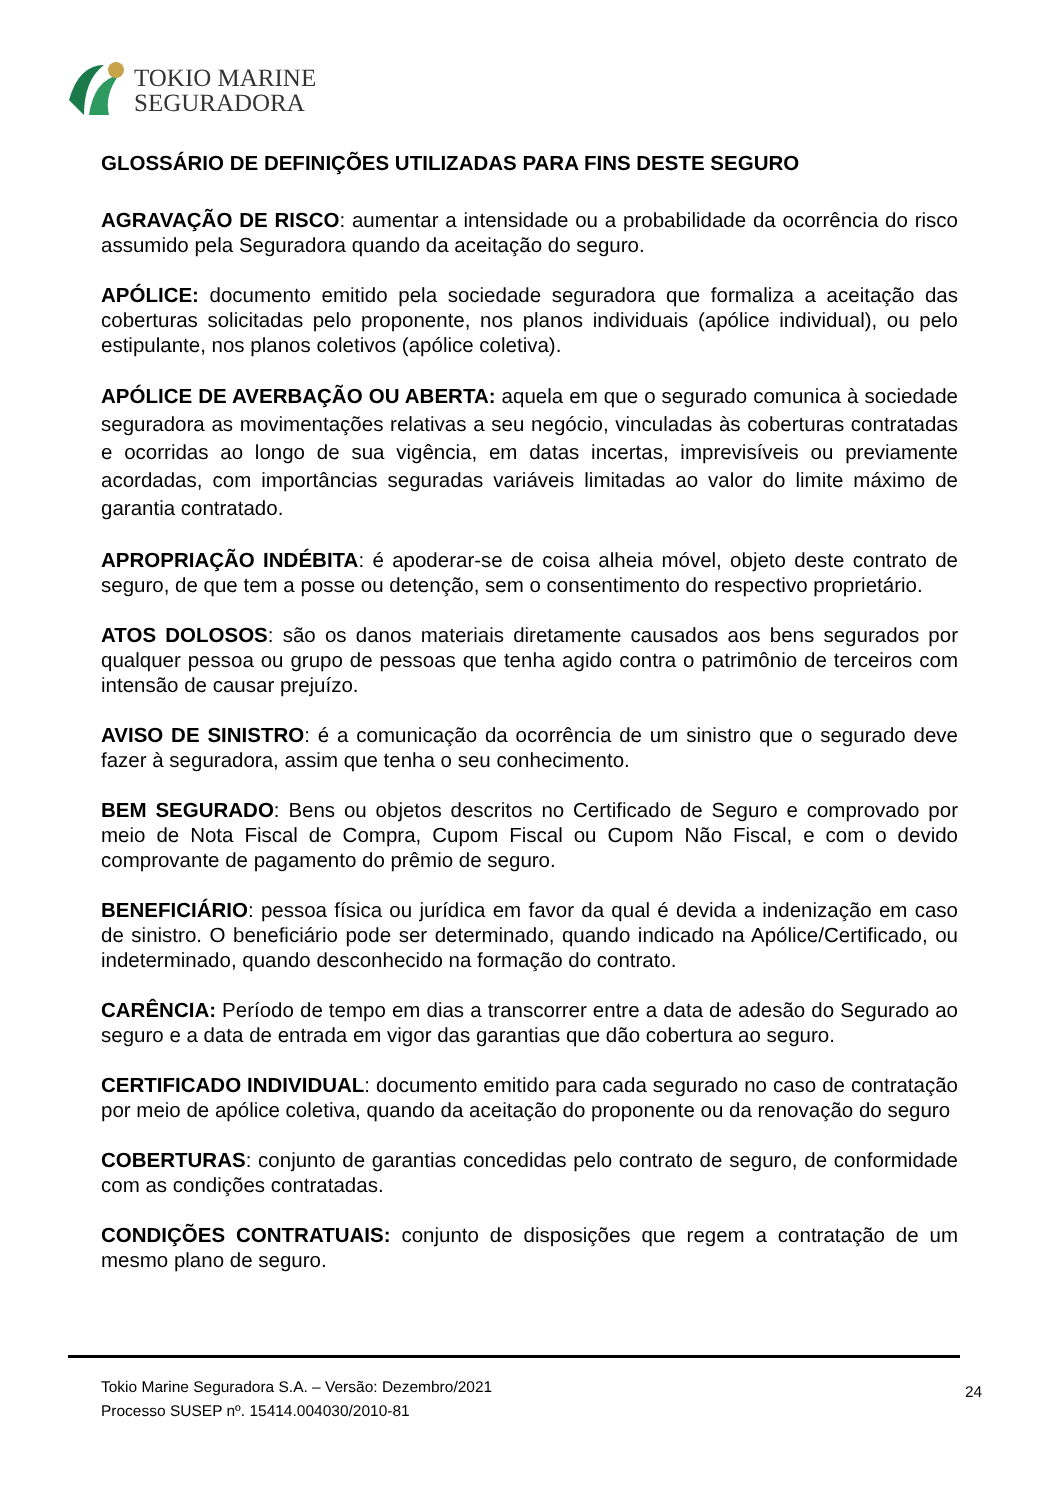TOKIO MARINE
SEGURADORA
GLOSSÁRIO DE DEFINIÇÕES UTILIZADAS PARA FINS DESTE SEGURO
AGRAVAÇÃO DE RISCO: aumentar a intensidade ou a probabilidade da ocorrência do risco assumido pela Seguradora quando da aceitação do seguro.
APÓLICE: documento emitido pela sociedade seguradora que formaliza a aceitação das coberturas solicitadas pelo proponente, nos planos individuais (apólice individual), ou pelo estipulante, nos planos coletivos (apólice coletiva).
APÓLICE DE AVERBAÇÃO OU ABERTA: aquela em que o segurado comunica à sociedade seguradora as movimentações relativas a seu negócio, vinculadas às coberturas contratadas e ocorridas ao longo de sua vigência, em datas incertas, imprevisíveis ou previamente acordadas, com importâncias seguradas variáveis limitadas ao valor do limite máximo de garantia contratado.
APROPRIAÇÃO INDÉBITA: é apoderar-se de coisa alheia móvel, objeto deste contrato de seguro, de que tem a posse ou detenção, sem o consentimento do respectivo proprietário.
ATOS DOLOSOS: são os danos materiais diretamente causados aos bens segurados por qualquer pessoa ou grupo de pessoas que tenha agido contra o patrimônio de terceiros com intensão de causar prejuízo.
AVISO DE SINISTRO: é a comunicação da ocorrência de um sinistro que o segurado deve fazer à seguradora, assim que tenha o seu conhecimento.
BEM SEGURADO: Bens ou objetos descritos no Certificado de Seguro e comprovado por meio de Nota Fiscal de Compra, Cupom Fiscal ou Cupom Não Fiscal, e com o devido comprovante de pagamento do prêmio de seguro.
BENEFICIÁRIO: pessoa física ou jurídica em favor da qual é devida a indenização em caso de sinistro. O beneficiário pode ser determinado, quando indicado na Apólice/Certificado, ou indeterminado, quando desconhecido na formação do contrato.
CARÊNCIA: Período de tempo em dias a transcorrer entre a data de adesão do Segurado ao seguro e a data de entrada em vigor das garantias que dão cobertura ao seguro.
CERTIFICADO INDIVIDUAL: documento emitido para cada segurado no caso de contratação por meio de apólice coletiva, quando da aceitação do proponente ou da renovação do seguro
COBERTURAS: conjunto de garantias concedidas pelo contrato de seguro, de conformidade com as condições contratadas.
CONDIÇÕES CONTRATUAIS: conjunto de disposições que regem a contratação de um mesmo plano de seguro.
Tokio Marine Seguradora S.A. – Versão: Dezembro/2021
Processo SUSEP nº. 15414.004030/2010-81
24